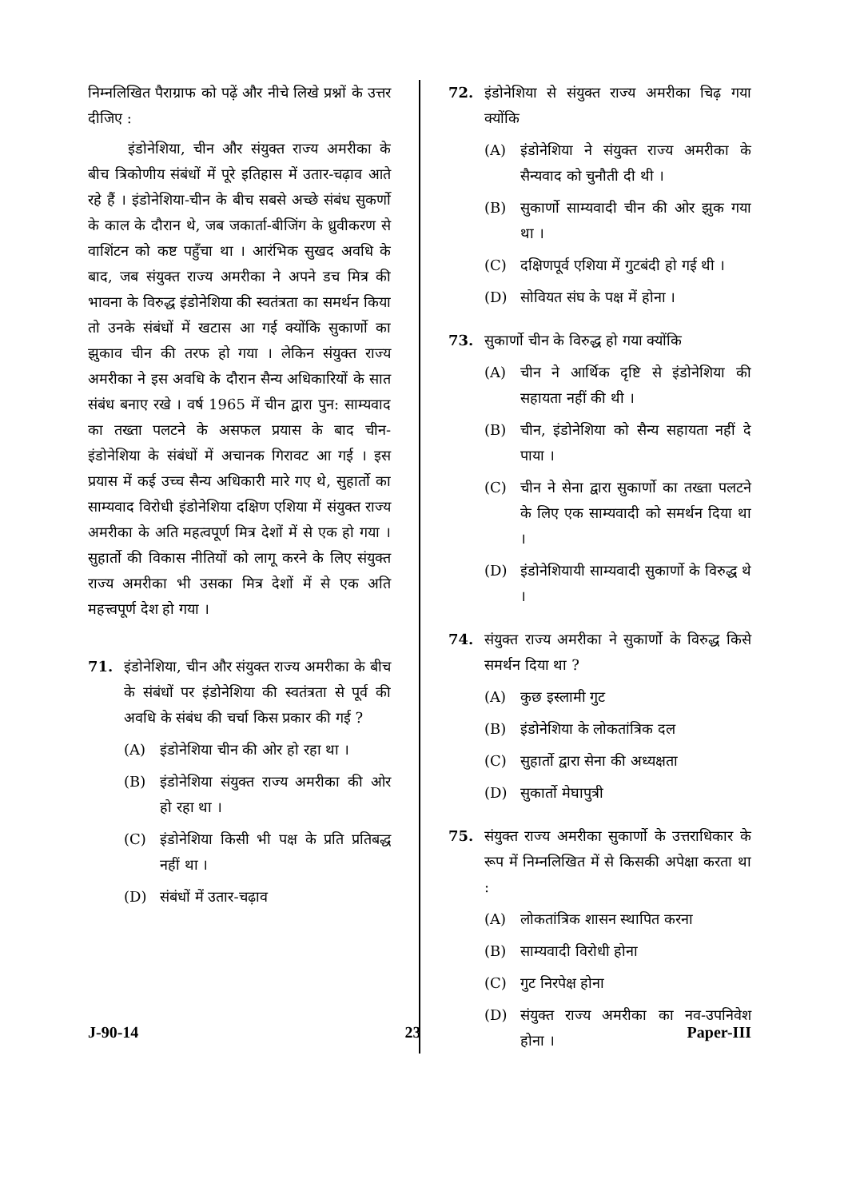निम्नलिखित पैराग्राफ को पढ़ें और नीचे लिखे प्रश्नों के उत्तर दीजिए :
इंडोनेशिया, चीन और संयुक्त राज्य अमरीका के बीच त्रिकोणीय संबंधों में पूरे इतिहास में उतार-चढ़ाव आते रहे हैं । इंडोनेशिया-चीन के बीच सबसे अच्छे संबंध सुकर्णो के काल के दौरान थे, जब जकार्ता-बीजिंग के ध्रुवीकरण से वाशिंटन को कष्ट पहुँचा था । आरंभिक सुखद अवधि के बाद, जब संयुक्त राज्य अमरीका ने अपने डच मित्र की भावना के विरुद्ध इंडोनेशिया की स्वतंत्रता का समर्थन किया तो उनके संबंधों में खटास आ गई क्योंकि सुकार्णो का झुकाव चीन की तरफ हो गया । लेकिन संयुक्त राज्य अमरीका ने इस अवधि के दौरान सैन्य अधिकारियों के सात संबंध बनाए रखे । वर्ष 1965 में चीन द्वारा पुन: साम्यवाद का तख्ता पलटने के असफल प्रयास के बाद चीन-इंडोनेशिया के संबंधों में अचानक गिरावट आ गई । इस प्रयास में कई उच्च सैन्य अधिकारी मारे गए थे, सुहार्तो का साम्यवाद विरोधी इंडोनेशिया दक्षिण एशिया में संयुक्त राज्य अमरीका के अति महत्वपूर्ण मित्र देशों में से एक हो गया । सुहार्तो की विकास नीतियों को लागू करने के लिए संयुक्त राज्य अमरीका भी उसका मित्र देशों में से एक अति महत्त्वपूर्ण देश हो गया ।
71. इंडोनेशिया, चीन और संयुक्त राज्य अमरीका के बीच के संबंधों पर इंडोनेशिया की स्वतंत्रता से पूर्व की अवधि के संबंध की चर्चा किस प्रकार की गई ?
(A) इंडोनेशिया चीन की ओर हो रहा था ।
(B) इंडोनेशिया संयुक्त राज्य अमरीका की ओर हो रहा था ।
(C) इंडोनेशिया किसी भी पक्ष के प्रति प्रतिबद्ध नहीं था ।
(D) संबंधों में उतार-चढ़ाव
72. इंडोनेशिया से संयुक्त राज्य अमरीका चिढ़ गया क्योंकि
(A) इंडोनेशिया ने संयुक्त राज्य अमरीका के सैन्यवाद को चुनौती दी थी ।
(B) सुकार्णो साम्यवादी चीन की ओर झुक गया था ।
(C) दक्षिणपूर्व एशिया में गुटबंदी हो गई थी ।
(D) सोवियत संघ के पक्ष में होना ।
73. सुकार्णो चीन के विरुद्ध हो गया क्योंकि
(A) चीन ने आर्थिक दृष्टि से इंडोनेशिया की सहायता नहीं की थी ।
(B) चीन, इंडोनेशिया को सैन्य सहायता नहीं दे पाया ।
(C) चीन ने सेना द्वारा सुकार्णो का तख्ता पलटने के लिए एक साम्यवादी को समर्थन दिया था ।
(D) इंडोनेशियायी साम्यवादी सुकार्णो के विरुद्ध थे ।
74. संयुक्त राज्य अमरीका ने सुकार्णो के विरुद्ध किसे समर्थन दिया था ?
(A) कुछ इस्लामी गुट
(B) इंडोनेशिया के लोकतांत्रिक दल
(C) सुहार्तो द्वारा सेना की अध्यक्षता
(D) सुकार्तो मेघापुत्री
75. संयुक्त राज्य अमरीका सुकार्णो के उत्तराधिकार के रूप में निम्नलिखित में से किसकी अपेक्षा करता था :
(A) लोकतांत्रिक शासन स्थापित करना
(B) साम्यवादी विरोधी होना
(C) गुट निरपेक्ष होना
(D) संयुक्त राज्य अमरीका का नव-उपनिवेश होना ।
J-90-14 23 Paper-III